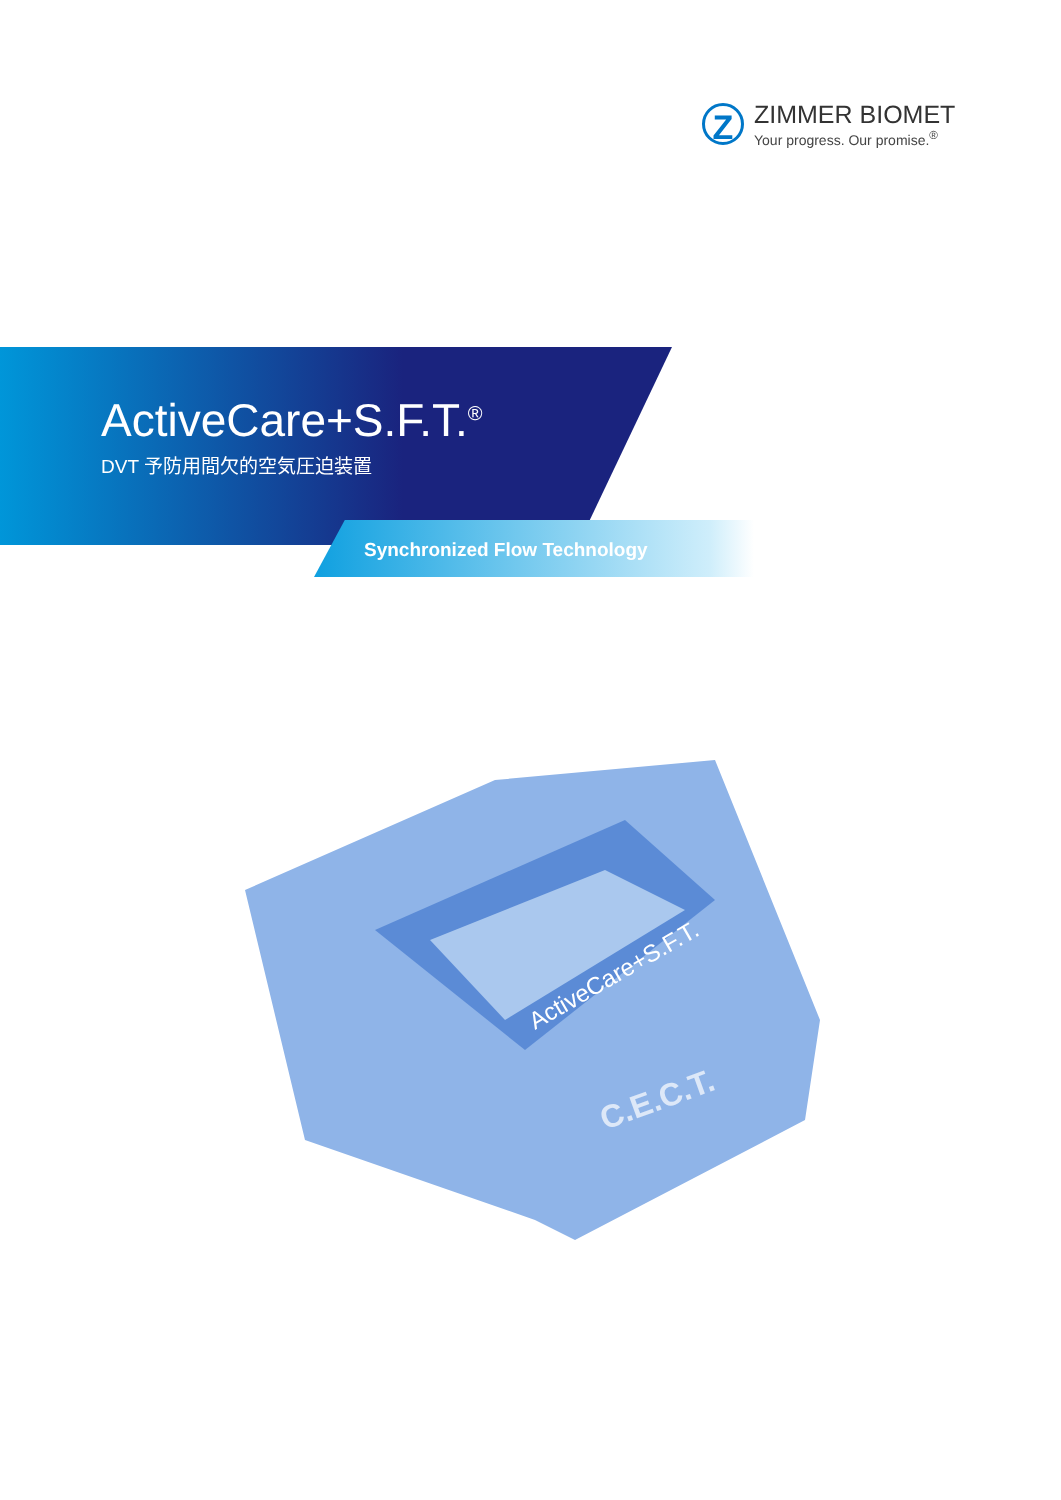Z
ZIMMER BIOMET
Your progress. Our promise.<sup>®</sup>
ActiveCare+S.F.T.<sup>®</sup>
DVT 予防用間欠的空気圧迫装置
Synchronized Flow Technology
ActiveCare+S.F.T.
C.E.C.T.